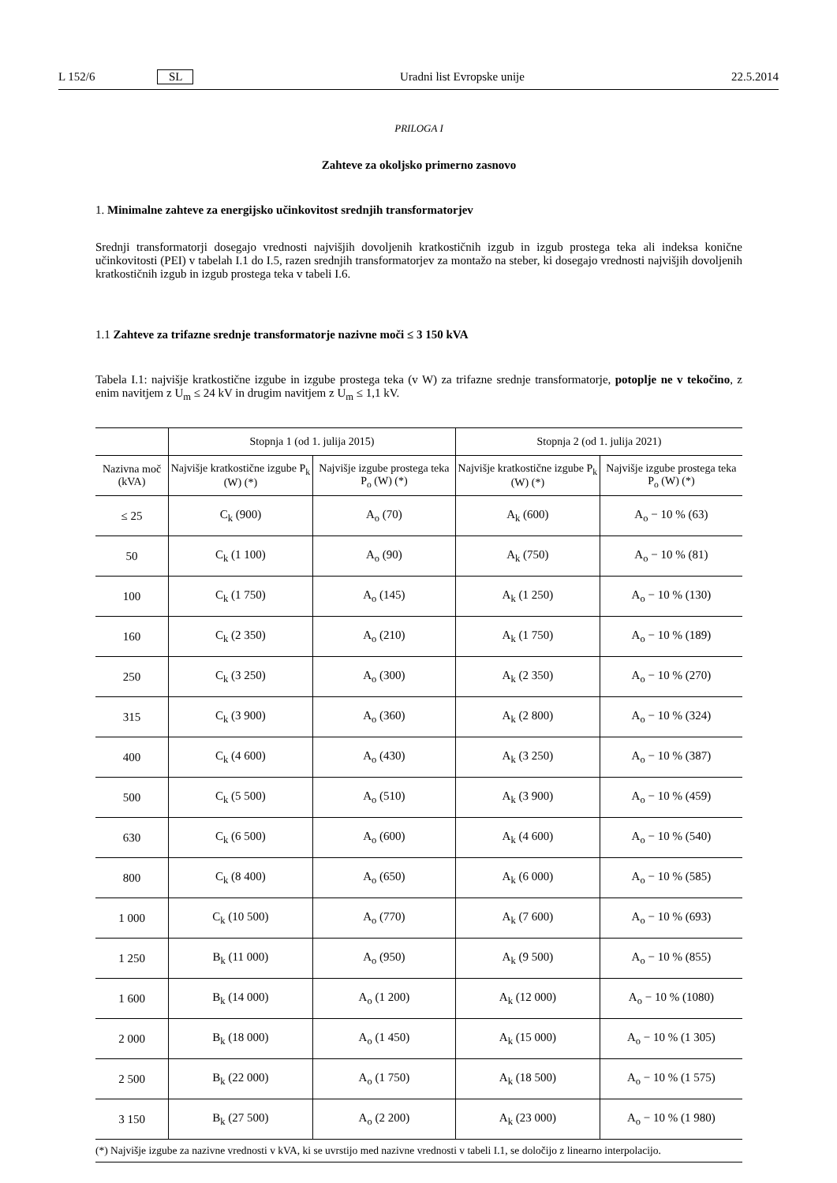L 152/6 SL Uradni list Evropske unije 22.5.2014
PRILOGA I
Zahteve za okoljsko primerno zasnovo
1. Minimalne zahteve za energijsko učinkovitost srednjih transformatorjev
Srednji transformatorji dosegajo vrednosti najvišjih dovoljenih kratkostičnih izgub in izgub prostega teka ali indeksa konične učinkovitosti (PEI) v tabelah I.1 do I.5, razen srednjih transformatorjev za montažo na steber, ki dosegajo vrednosti najvišjih dovoljenih kratkostičnih izgub in izgub prostega teka v tabeli I.6.
1.1 Zahteve za trifazne srednje transformatorje nazivne moči ≤ 3 150 kVA
Tabela I.1: najvišje kratkostične izgube in izgube prostega teka (v W) za trifazne srednje transformatorje, potoplje ne v tekočino, z enim navitjem z U<sub>m</sub> ≤ 24 kV in drugim navitjem z U<sub>m</sub> ≤ 1,1 kV.
| | Stopnja 1 (od 1. julija 2015) | | Stopnja 2 (od 1. julija 2021) | |
| --- | --- | --- | --- | --- |
| Nazivna moč (kVA) | Najvišje kratkostične izgube P<sub>k</sub> (W) (*) | Najvišje izgube prostega teka P<sub>o</sub> (W) (*) | Najvišje kratkostične izgube P<sub>k</sub> (W) (*) | Najvišje izgube prostega teka P<sub>o</sub> (W) (*) |
| ≤ 25 | C<sub>k</sub> (900) | A<sub>o</sub> (70) | A<sub>k</sub> (600) | A<sub>o</sub> − 10 % (63) |
| 50 | C<sub>k</sub> (1 100) | A<sub>o</sub> (90) | A<sub>k</sub> (750) | A<sub>o</sub> − 10 % (81) |
| 100 | C<sub>k</sub> (1 750) | A<sub>o</sub> (145) | A<sub>k</sub> (1 250) | A<sub>o</sub> − 10 % (130) |
| 160 | C<sub>k</sub> (2 350) | A<sub>o</sub> (210) | A<sub>k</sub> (1 750) | A<sub>o</sub> − 10 % (189) |
| 250 | C<sub>k</sub> (3 250) | A<sub>o</sub> (300) | A<sub>k</sub> (2 350) | A<sub>o</sub> − 10 % (270) |
| 315 | C<sub>k</sub> (3 900) | A<sub>o</sub> (360) | A<sub>k</sub> (2 800) | A<sub>o</sub> − 10 % (324) |
| 400 | C<sub>k</sub> (4 600) | A<sub>o</sub> (430) | A<sub>k</sub> (3 250) | A<sub>o</sub> − 10 % (387) |
| 500 | C<sub>k</sub> (5 500) | A<sub>o</sub> (510) | A<sub>k</sub> (3 900) | A<sub>o</sub> − 10 % (459) |
| 630 | C<sub>k</sub> (6 500) | A<sub>o</sub> (600) | A<sub>k</sub> (4 600) | A<sub>o</sub> − 10 % (540) |
| 800 | C<sub>k</sub> (8 400) | A<sub>o</sub> (650) | A<sub>k</sub> (6 000) | A<sub>o</sub> − 10 % (585) |
| 1 000 | C<sub>k</sub> (10 500) | A<sub>o</sub> (770) | A<sub>k</sub> (7 600) | A<sub>o</sub> − 10 % (693) |
| 1 250 | B<sub>k</sub> (11 000) | A<sub>o</sub> (950) | A<sub>k</sub> (9 500) | A<sub>o</sub> − 10 % (855) |
| 1 600 | B<sub>k</sub> (14 000) | A<sub>o</sub> (1 200) | A<sub>k</sub> (12 000) | A<sub>o</sub> − 10 % (1080) |
| 2 000 | B<sub>k</sub> (18 000) | A<sub>o</sub> (1 450) | A<sub>k</sub> (15 000) | A<sub>o</sub> − 10 % (1 305) |
| 2 500 | B<sub>k</sub> (22 000) | A<sub>o</sub> (1 750) | A<sub>k</sub> (18 500) | A<sub>o</sub> − 10 % (1 575) |
| 3 150 | B<sub>k</sub> (27 500) | A<sub>o</sub> (2 200) | A<sub>k</sub> (23 000) | A<sub>o</sub> − 10 % (1 980) |
| (*) Najvišje izgube za nazivne vrednosti v kVA, ki se uvrstijo med nazivne vrednosti v tabeli I.1, se določijo z linearno interpolacijo. | | | | |